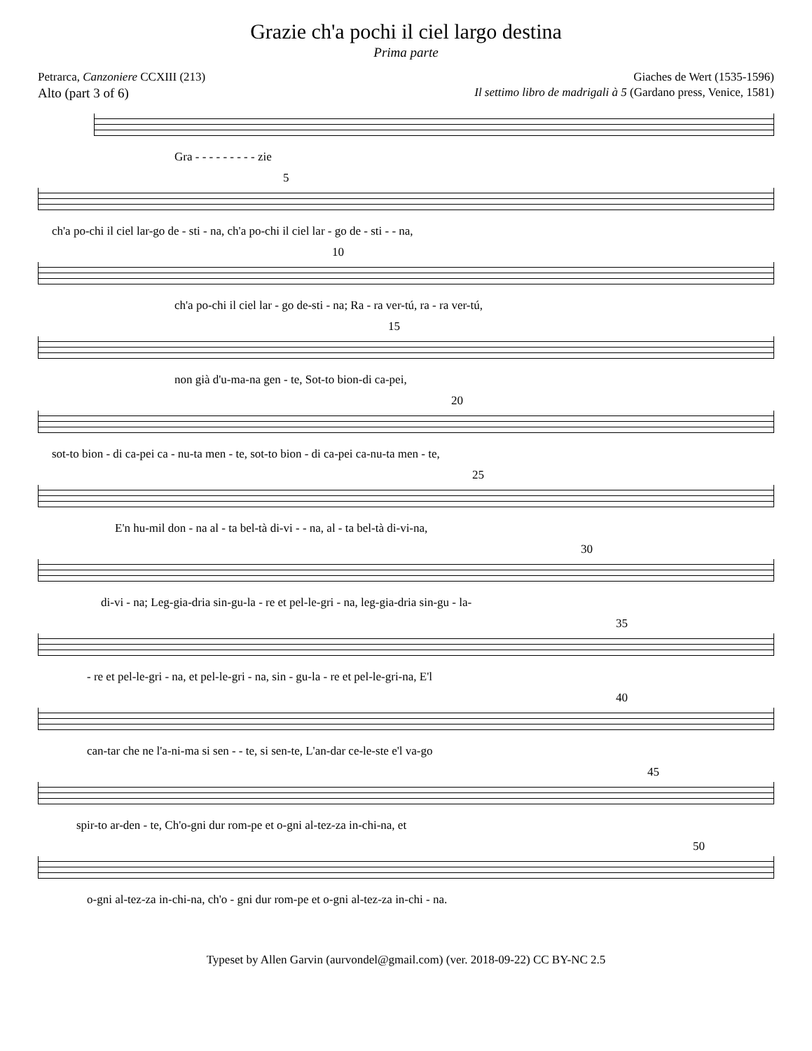Grazie ch'a pochi il ciel largo destina
Prima parte
Petrarca, Canzoniere CCXIII (213) Giaches de Wert (1535-1596)
Alto (part 3 of 6) Il settimo libro de madrigali à 5 (Gardano press, Venice, 1581)
Gra - - - - - - - - - zie
5
ch'a po-chi il ciel lar-go de - sti - na, ch'a po-chi il ciel lar - go de - sti - - na,
10
ch'a po-chi il ciel lar - go de-sti - na; Ra - ra ver-tú, ra - ra ver-tú,
15
non già d'u-ma-na gen - te, Sot-to bion-di ca-pei,
20
sot-to bion - di ca-pei ca - nu-ta men - te, sot-to bion - di ca-pei ca-nu-ta men - te,
25
E'n hu-mil don - na al - ta bel-tà di-vi - - na, al - ta bel-tà di-vi-na,
30
di-vi - na; Leg-gia-dria sin-gu-la - re et pel-le-gri - na, leg-gia-dria sin-gu - la-
35
- re et pel-le-gri - na, et pel-le-gri - na, sin - gu-la - re et pel-le-gri-na, E'l
40
can-tar che ne l'a-ni-ma si sen - - te, si sen-te, L'an-dar ce-le-ste e'l va-go
45
spir-to ar-den - te, Ch'o-gni dur rom-pe et o-gni al-tez-za in-chi-na, et
50
o-gni al-tez-za in-chi-na, ch'o - gni dur rom-pe et o-gni al-tez-za in-chi - na.
Typeset by Allen Garvin (aurvondel@gmail.com) (ver. 2018-09-22) CC BY-NC 2.5